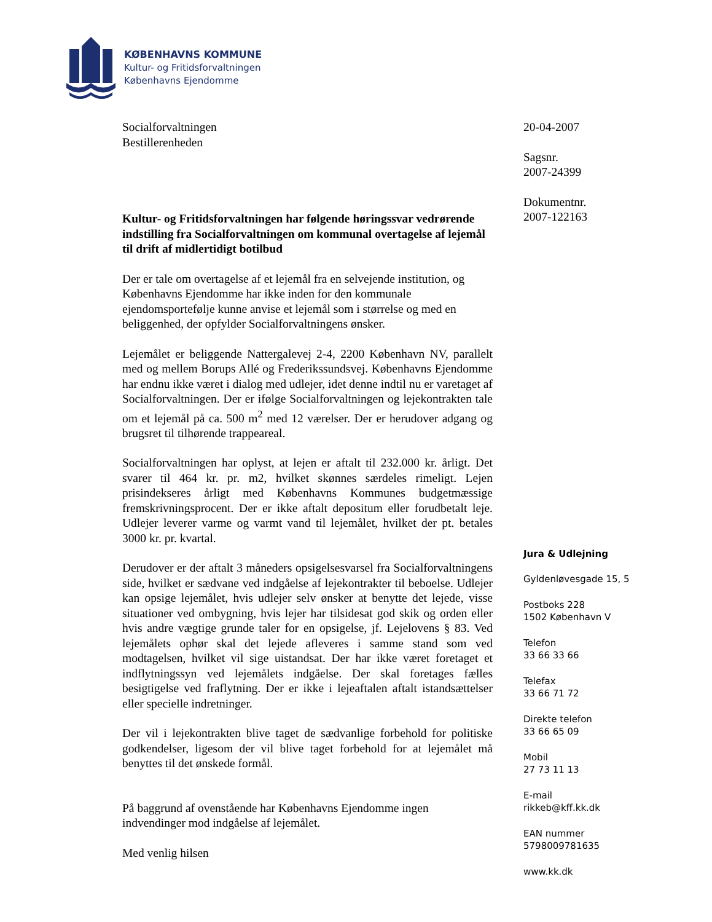KØBENHAVNS KOMMUNE
Kultur- og Fritidsforvaltningen
Københavns Ejendomme
Socialforvaltningen
Bestillerenheden
Kultur- og Fritidsforvaltningen har følgende høringssvar vedrørende indstilling fra Socialforvaltningen om kommunal overtagelse af lejemål til drift af midlertidigt botilbud
Der er tale om overtagelse af et lejemål fra en selvejende institution, og Københavns Ejendomme har ikke inden for den kommunale ejendomsportefølje kunne anvise et lejemål som i størrelse og med en beliggenhed, der opfylder Socialforvaltningens ønsker.
Lejemålet er beliggende Nattergalevej 2-4, 2200 København NV, parallelt med og mellem Borups Allé og Frederikssundsvej. Københavns Ejendomme har endnu ikke været i dialog med udlejer, idet denne indtil nu er varetaget af Socialforvaltningen. Der er ifølge Socialforvaltningen og lejekontrakten tale om et lejemål på ca. 500 m<sup>2</sup> med 12 værelser. Der er herudover adgang og brugsret til tilhørende trappeareal.
Socialforvaltningen har oplyst, at lejen er aftalt til 232.000 kr. årligt. Det svarer til 464 kr. pr. m2, hvilket skønnes særdeles rimeligt. Lejen prisindekseres årligt med Københavns Kommunes budgetmæssige fremskrivningsprocent. Der er ikke aftalt depositum eller forudbetalt leje. Udlejer leverer varme og varmt vand til lejemålet, hvilket der pt. betales 3000 kr. pr. kvartal.
Derudover er der aftalt 3 måneders opsigelsesvarsel fra Socialforvaltningens side, hvilket er sædvane ved indgåelse af lejekontrakter til beboelse. Udlejer kan opsige lejemålet, hvis udlejer selv ønsker at benytte det lejede, visse situationer ved ombygning, hvis lejer har tilsidesat god skik og orden eller hvis andre vægtige grunde taler for en opsigelse, jf. Lejelovens § 83. Ved lejemålets ophør skal det lejede afleveres i samme stand som ved modtagelsen, hvilket vil sige uistandsat. Der har ikke været foretaget et indflytningssyn ved lejemålets indgåelse. Der skal foretages fælles besigtigelse ved fraflytning. Der er ikke i lejeaftalen aftalt istandsættelser eller specielle indretninger.
Der vil i lejekontrakten blive taget de sædvanlige forbehold for politiske godkendelser, ligesom der vil blive taget forbehold for at lejemålet må benyttes til det ønskede formål.
På baggrund af ovenstående har Københavns Ejendomme ingen indvendinger mod indgåelse af lejemålet.
Med venlig hilsen
20-04-2007
Sagsnr.
2007-24399
Dokumentnr.
2007-122163
Jura & Udlejning
Gyldenløvesgade 15, 5
Postboks 228
1502 København V
Telefon
33 66 33 66
Telefax
33 66 71 72
Direkte telefon
33 66 65 09
Mobil
27 73 11 13
E-mail
rikkeb@kff.kk.dk
EAN nummer
5798009781635
www.kk.dk